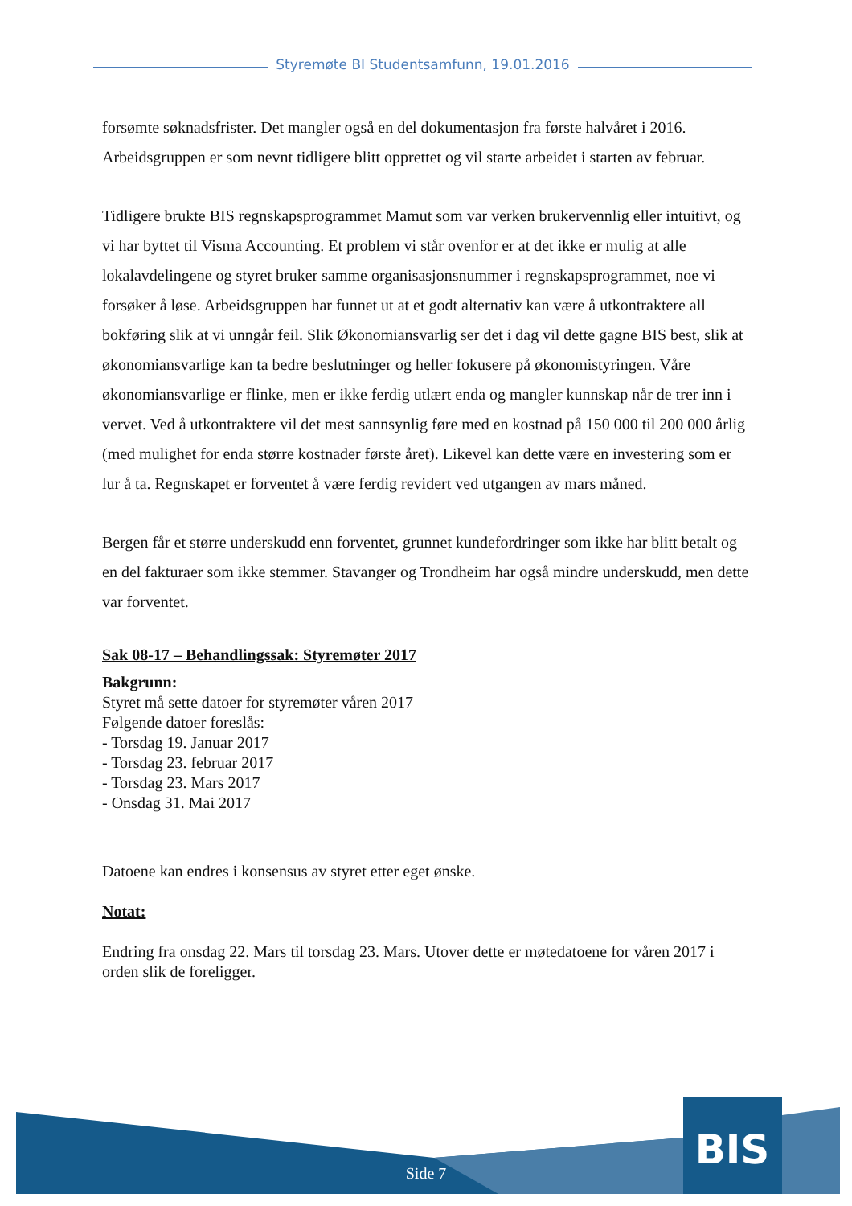Styremøte BI Studentsamfunn, 19.01.2016
forsømte søknadsfrister. Det mangler også en del dokumentasjon fra første halvåret i 2016. Arbeidsgruppen er som nevnt tidligere blitt opprettet og vil starte arbeidet i starten av februar.
Tidligere brukte BIS regnskapsprogrammet Mamut som var verken brukervennlig eller intuitivt, og vi har byttet til Visma Accounting. Et problem vi står ovenfor er at det ikke er mulig at alle lokalavdelingene og styret bruker samme organisasjonsnummer i regnskapsprogrammet, noe vi forsøker å løse. Arbeidsgruppen har funnet ut at et godt alternativ kan være å utkontraktere all bokføring slik at vi unngår feil. Slik Økonomiansvarlig ser det i dag vil dette gagne BIS best, slik at økonomiansvarlige kan ta bedre beslutninger og heller fokusere på økonomistyringen. Våre økonomiansvarlige er flinke, men er ikke ferdig utlært enda og mangler kunnskap når de trer inn i vervet. Ved å utkontraktere vil det mest sannsynlig føre med en kostnad på 150 000 til 200 000 årlig (med mulighet for enda større kostnader første året). Likevel kan dette være en investering som er lur å ta. Regnskapet er forventet å være ferdig revidert ved utgangen av mars måned.
Bergen får et større underskudd enn forventet, grunnet kundefordringer som ikke har blitt betalt og en del fakturaer som ikke stemmer. Stavanger og Trondheim har også mindre underskudd, men dette var forventet.
Sak 08-17 – Behandlingssak: Styremøter 2017
Bakgrunn:
Styret må sette datoer for styremøter våren 2017
Følgende datoer foreslås:
- Torsdag 19. Januar 2017
- Torsdag 23. februar 2017
- Torsdag 23. Mars 2017
- Onsdag 31. Mai 2017
Datoene kan endres i konsensus av styret etter eget ønske.
Notat:
Endring fra onsdag 22. Mars til torsdag 23. Mars. Utover dette er møtedatoene for våren 2017 i orden slik de foreligger.
BIS
Side 7